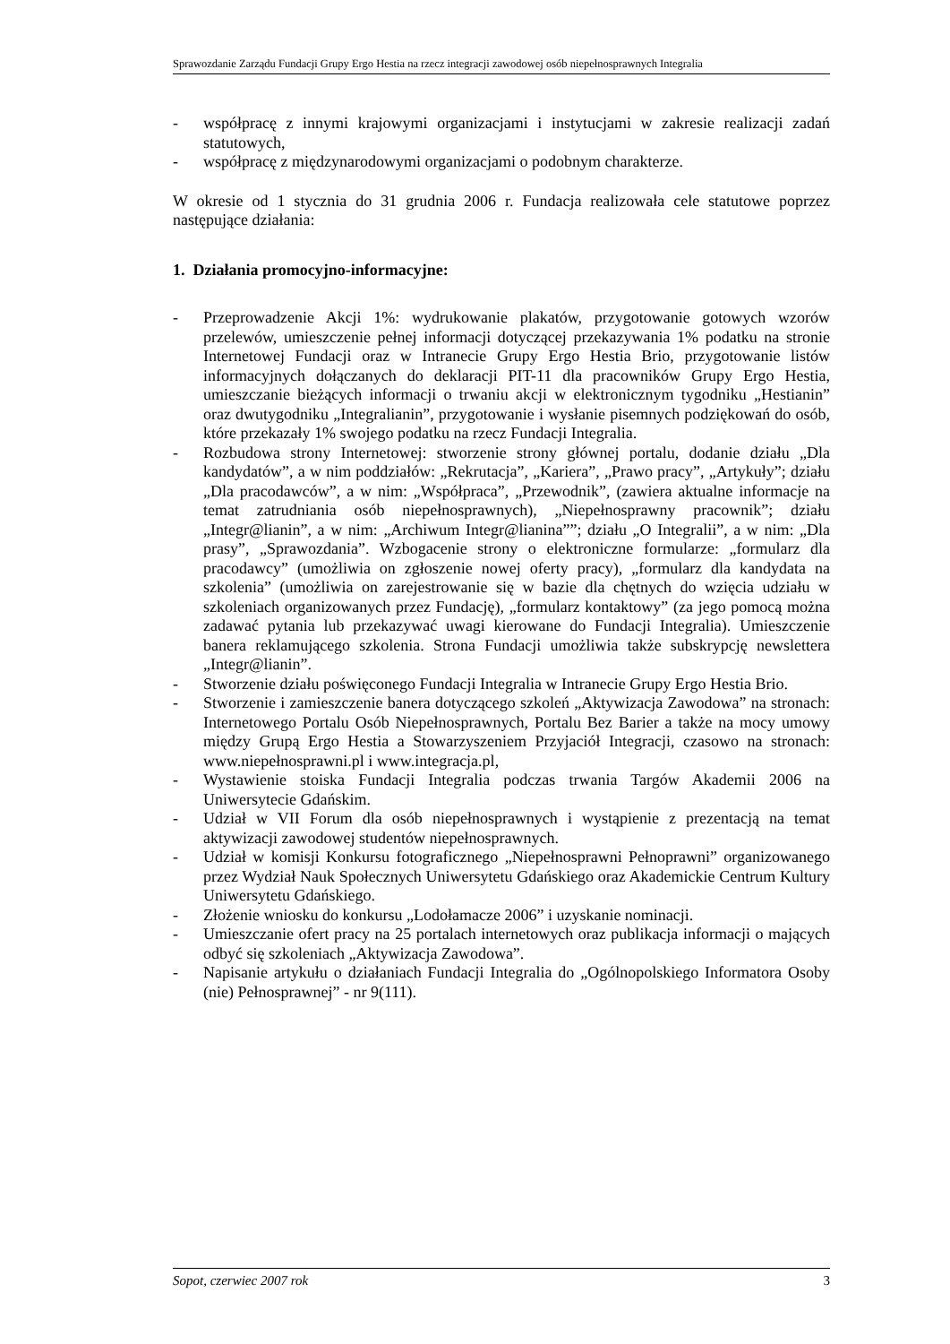Sprawozdanie Zarządu Fundacji Grupy Ergo Hestia na rzecz integracji zawodowej osób niepełnosprawnych Integralia
- współpracę z innymi krajowymi organizacjami i instytucjami w zakresie realizacji zadań statutowych,
- współpracę z międzynarodowymi organizacjami o podobnym charakterze.
W okresie od 1 stycznia do 31 grudnia 2006 r. Fundacja realizowała cele statutowe poprzez następujące działania:
1. Działania promocyjno-informacyjne:
- Przeprowadzenie Akcji 1%: wydrukowanie plakatów, przygotowanie gotowych wzorów przelewów, umieszczenie pełnej informacji dotyczącej przekazywania 1% podatku na stronie Internetowej Fundacji oraz w Intranecie Grupy Ergo Hestia Brio, przygotowanie listów informacyjnych dołączanych do deklaracji PIT-11 dla pracowników Grupy Ergo Hestia, umieszczanie bieżących informacji o trwaniu akcji w elektronicznym tygodniku „Hestianin” oraz dwutygodniku „Integralianin”, przygotowanie i wysłanie pisemnych podziękowań do osób, które przekazały 1% swojego podatku na rzecz Fundacji Integralia.
- Rozbudowa strony Internetowej: stworzenie strony głównej portalu, dodanie działu „Dla kandydatów”, a w nim poddziałów: „Rekrutacja”, „Kariera”, „Prawo pracy”, „Artykuły”; działu „Dla pracodawców”, a w nim: „Współpraca”, „Przewodnik”, (zawiera aktualne informacje na temat zatrudniania osób niepełnosprawnych), „Niepełnosprawny pracownik”; działu „Integr@lianin”, a w nim: „Archiwum Integr@lianina””; działu „O Integralii”, a w nim: „Dla prasy”, „Sprawozdania”. Wzbogacenie strony o elektroniczne formularze: „formularz dla pracodawcy” (umożliwia on zgłoszenie nowej oferty pracy), „formularz dla kandydata na szkolenia” (umożliwia on zarejestrowanie się w bazie dla chętnych do wzięcia udziału w szkoleniach organizowanych przez Fundację), „formularz kontaktowy” (za jego pomocą można zadawać pytania lub przekazywać uwagi kierowane do Fundacji Integralia). Umieszczenie banera reklamującego szkolenia. Strona Fundacji umożliwia także subskrypcję newslettera „Integr@lianin”.
- Stworzenie działu poświęconego Fundacji Integralia w Intranecie Grupy Ergo Hestia Brio.
- Stworzenie i zamieszczenie banera dotyczącego szkoleń „Aktywizacja Zawodowa” na stronach: Internetowego Portalu Osób Niepełnosprawnych, Portalu Bez Barier a także na mocy umowy między Grupą Ergo Hestia a Stowarzyszeniem Przyjaciół Integracji, czasowo na stronach: www.niepełnosprawni.pl i www.integracja.pl,
- Wystawienie stoiska Fundacji Integralia podczas trwania Targów Akademii 2006 na Uniwersytecie Gdańskim.
- Udział w VII Forum dla osób niepełnosprawnych i wystąpienie z prezentacją na temat aktywizacji zawodowej studentów niepełnosprawnych.
- Udział w komisji Konkursu fotograficznego „Niepełnosprawni Pełnoprawni” organizowanego przez Wydział Nauk Społecznych Uniwersytetu Gdańskiego oraz Akademickie Centrum Kultury Uniwersytetu Gdańskiego.
- Złożenie wniosku do konkursu „Lodołamacze 2006” i uzyskanie nominacji.
- Umieszczanie ofert pracy na 25 portalach internetowych oraz publikacja informacji o mających odbyć się szkoleniach „Aktywizacja Zawodowa”.
- Napisanie artykułu o działaniach Fundacji Integralia do „Ogólnopolskiego Informatora Osoby (nie) Pełnosprawnej” - nr 9(111).
Sopot, czerwiec 2007 rok 3